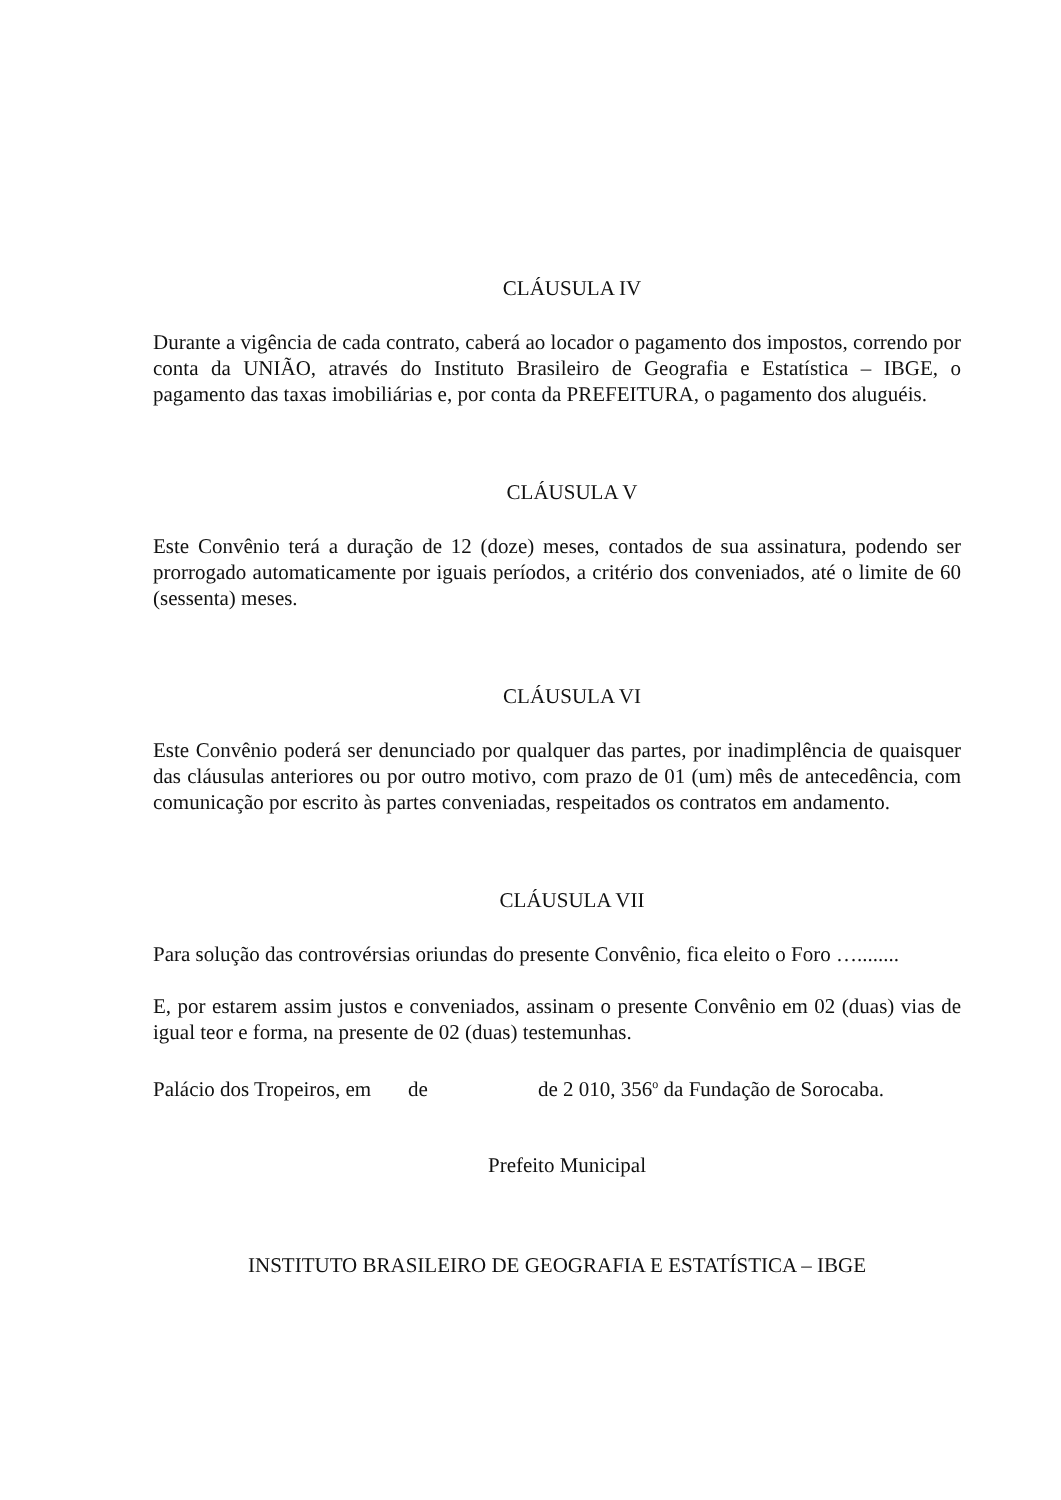CLÁUSULA IV
Durante a vigência de cada contrato, caberá ao locador o pagamento dos impostos, correndo por conta da UNIÃO, através do Instituto Brasileiro de Geografia e Estatística – IBGE, o pagamento das taxas imobiliárias e, por conta da PREFEITURA, o pagamento dos aluguéis.
CLÁUSULA V
Este Convênio terá a duração de 12 (doze) meses, contados de sua assinatura, podendo ser prorrogado automaticamente por iguais períodos, a critério dos conveniados, até o limite de 60 (sessenta) meses.
CLÁUSULA VI
Este Convênio poderá ser denunciado por qualquer das partes, por inadimplência de quaisquer das cláusulas anteriores ou por outro motivo, com prazo de 01 (um) mês de antecedência, com comunicação por escrito às partes conveniadas, respeitados os contratos em andamento.
CLÁUSULA VII
Para solução das controvérsias oriundas do presente Convênio, fica eleito o Foro …........
E, por estarem assim justos e conveniados, assinam o presente Convênio em 02 (duas) vias de igual teor e forma, na presente de 02 (duas) testemunhas.
Palácio dos Tropeiros, em de de 2 010, 356<sup>o</sup> da Fundação de Sorocaba.
Prefeito Municipal
INSTITUTO BRASILEIRO DE GEOGRAFIA E ESTATÍSTICA – IBGE